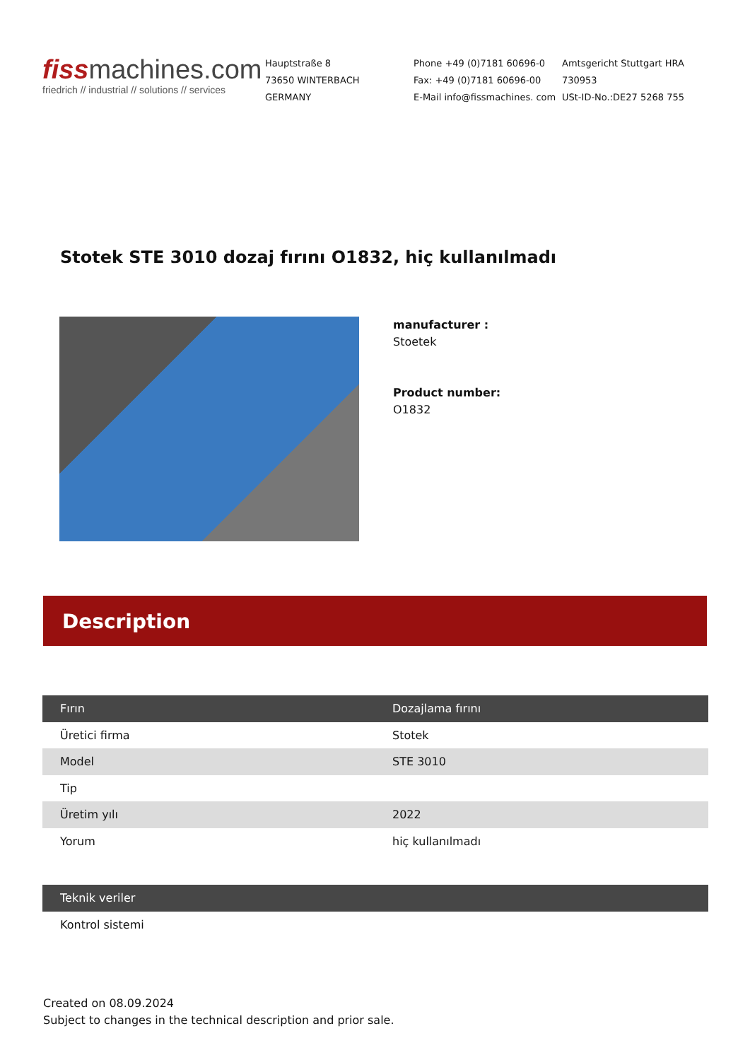fiss machines.com
friedrich // industrial // solutions // services
Hauptstraße 8
73650 WINTERBACH
GERMANY
Phone +49 (0)7181 60696-0
Fax: +49 (0)7181 60696-00
E-Mail info@fissmachines. com
Amtsgericht Stuttgart HRA
730953
USt-ID-No.:DE27 5268 755
Stotek STE 3010 dozaj fırını O1832, hiç kullanılmadı
manufacturer :
Stoetek
Product number:
O1832
Description
| Fırın | Dozajlama fırını |
| --- | --- |
| Üretici firma | Stotek |
| Model | STE 3010 |
| Tip | |
| Üretim yılı | 2022 |
| Yorum | hiç kullanılmadı |
| Teknik veriler |
| --- |
| Kontrol sistemi |
Created on 08.09.2024
Subject to changes in the technical description and prior sale.